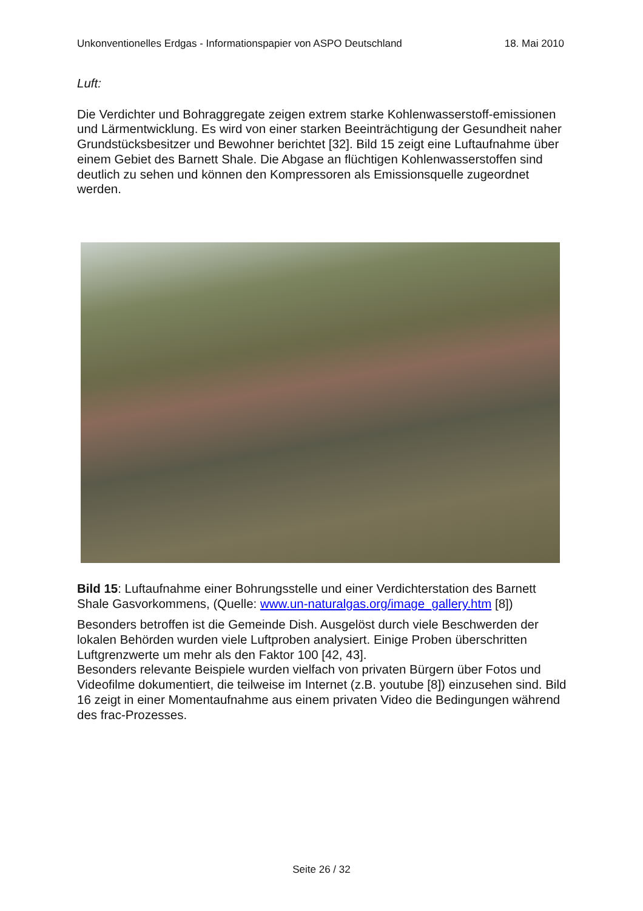Unkonventionelles Erdgas - Informationspapier von ASPO Deutschland 18. Mai 2010
Luft:
Die Verdichter und Bohraggregate zeigen extrem starke Kohlenwasserstoff-emissionen und Lärmentwicklung. Es wird von einer starken Beeinträchtigung der Gesundheit naher Grundstücksbesitzer und Bewohner berichtet [32]. Bild 15 zeigt eine Luftaufnahme über einem Gebiet des Barnett Shale. Die Abgase an flüchtigen Kohlenwasserstoffen sind deutlich zu sehen und können den Kompressoren als Emissionsquelle zugeordnet werden.
Bild 15: Luftaufnahme einer Bohrungsstelle und einer Verdichterstation des Barnett Shale Gasvorkommens, (Quelle: www.un-naturalgas.org/image_gallery.htm [8])
Besonders betroffen ist die Gemeinde Dish. Ausgelöst durch viele Beschwerden der lokalen Behörden wurden viele Luftproben analysiert. Einige Proben überschritten Luftgrenzwerte um mehr als den Faktor 100 [42, 43].
Besonders relevante Beispiele wurden vielfach von privaten Bürgern über Fotos und Videofilme dokumentiert, die teilweise im Internet (z.B. youtube [8]) einzusehen sind. Bild 16 zeigt in einer Momentaufnahme aus einem privaten Video die Bedingungen während des frac-Prozesses.
Seite 26 / 32